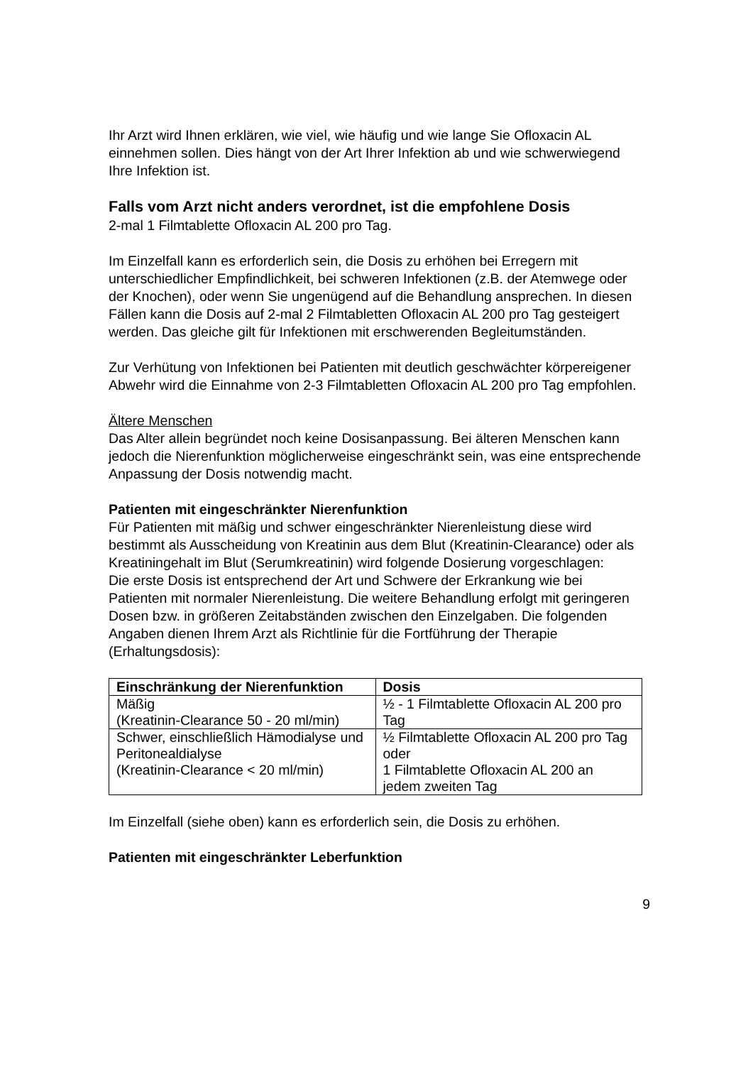Ihr Arzt wird Ihnen erklären, wie viel, wie häufig und wie lange Sie Ofloxacin AL einnehmen sollen. Dies hängt von der Art Ihrer Infektion ab und wie schwerwiegend Ihre Infektion ist.
Falls vom Arzt nicht anders verordnet, ist die empfohlene Dosis
2-mal 1 Filmtablette Ofloxacin AL 200 pro Tag.
Im Einzelfall kann es erforderlich sein, die Dosis zu erhöhen bei Erregern mit unterschiedlicher Empfindlichkeit, bei schweren Infektionen (z.B. der Atemwege oder der Knochen), oder wenn Sie ungenügend auf die Behandlung ansprechen. In diesen Fällen kann die Dosis auf 2-mal 2 Filmtabletten Ofloxacin AL 200 pro Tag gesteigert werden. Das gleiche gilt für Infektionen mit erschwerenden Begleitumständen.
Zur Verhütung von Infektionen bei Patienten mit deutlich geschwächter körpereigener Abwehr wird die Einnahme von 2-3 Filmtabletten Ofloxacin AL 200 pro Tag empfohlen.
Ältere Menschen
Das Alter allein begründet noch keine Dosisanpassung. Bei älteren Menschen kann jedoch die Nierenfunktion möglicherweise eingeschränkt sein, was eine entsprechende Anpassung der Dosis notwendig macht.
Patienten mit eingeschränkter Nierenfunktion
Für Patienten mit mäßig und schwer eingeschränkter Nierenleistung diese wird bestimmt als Ausscheidung von Kreatinin aus dem Blut (Kreatinin-Clearance) oder als Kreatiningehalt im Blut (Serumkreatinin) wird folgende Dosierung vorgeschlagen:
Die erste Dosis ist entsprechend der Art und Schwere der Erkrankung wie bei Patienten mit normaler Nierenleistung. Die weitere Behandlung erfolgt mit geringeren Dosen bzw. in größeren Zeitabständen zwischen den Einzelgaben. Die folgenden Angaben dienen Ihrem Arzt als Richtlinie für die Fortführung der Therapie (Erhaltungsdosis):
| Einschränkung der Nierenfunktion | Dosis |
| --- | --- |
| Mäßig (Kreatinin-Clearance 50 - 20 ml/min) | ½ - 1 Filmtablette Ofloxacin AL 200 pro Tag |
| Schwer, einschließlich Hämodialyse und Peritonealdialyse (Kreatinin-Clearance < 20 ml/min) | ½ Filmtablette Ofloxacin AL 200 pro Tag oder 1 Filmtablette Ofloxacin AL 200 an jedem zweiten Tag |
Im Einzelfall (siehe oben) kann es erforderlich sein, die Dosis zu erhöhen.
Patienten mit eingeschränkter Leberfunktion
9